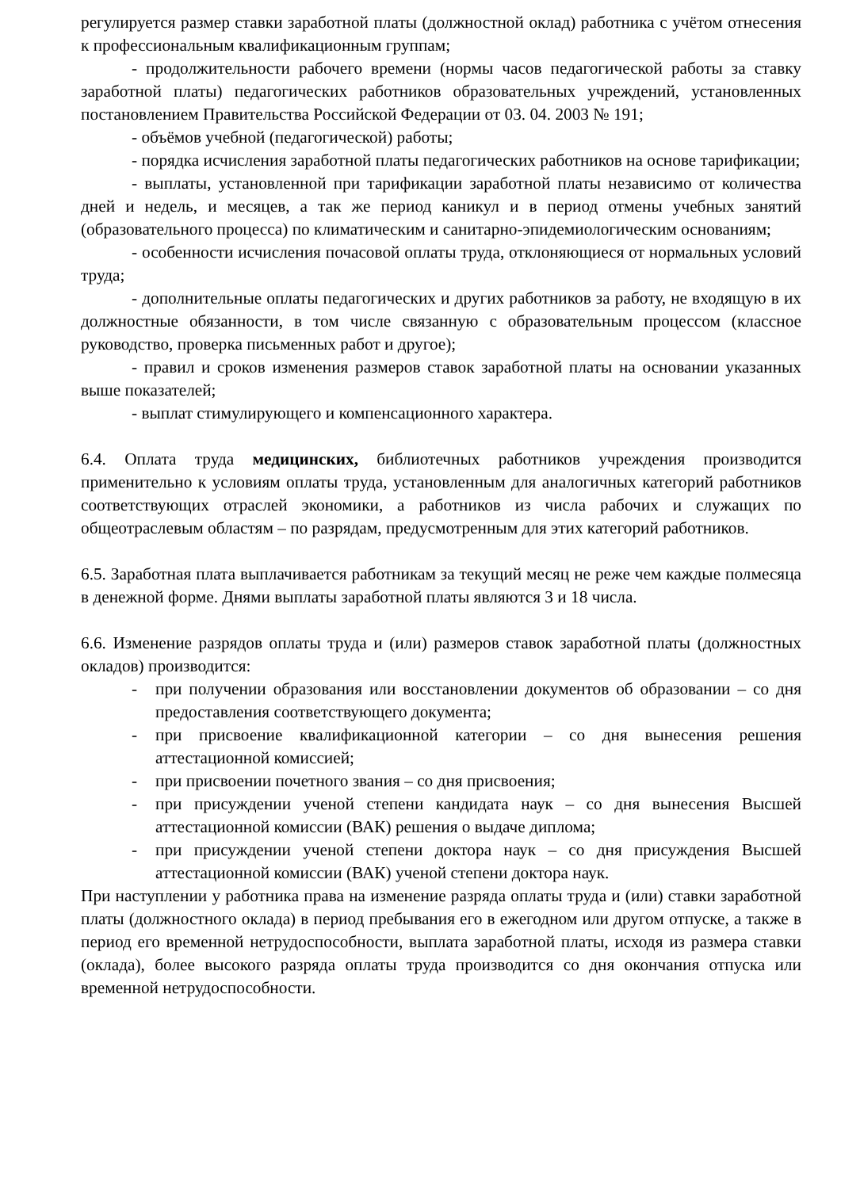регулируется размер ставки заработной платы (должностной оклад) работника с учётом отнесения к профессиональным квалификационным группам;
- продолжительности рабочего времени (нормы часов педагогической работы за ставку заработной платы) педагогических работников образовательных учреждений, установленных постановлением Правительства Российской Федерации от 03. 04. 2003 № 191;
- объёмов учебной (педагогической) работы;
- порядка исчисления заработной платы педагогических работников на основе тарификации;
- выплаты, установленной при тарификации заработной платы независимо от количества дней и недель, и месяцев, а так же период каникул и в период отмены учебных занятий (образовательного процесса) по климатическим и санитарно-эпидемиологическим основаниям;
- особенности исчисления почасовой оплаты труда, отклоняющиеся от нормальных условий труда;
- дополнительные оплаты педагогических и других работников за работу, не входящую в их должностные обязанности, в том числе связанную с образовательным процессом (классное руководство, проверка письменных работ и другое);
- правил и сроков изменения размеров ставок заработной платы на основании указанных выше показателей;
- выплат стимулирующего и компенсационного характера.
6.4. Оплата труда медицинских, библиотечных работников учреждения производится применительно к условиям оплаты труда, установленным для аналогичных категорий работников соответствующих отраслей экономики, а работников из числа рабочих и служащих по общеотраслевым областям – по разрядам, предусмотренным для этих категорий работников.
6.5. Заработная плата выплачивается работникам за текущий месяц не реже чем каждые полмесяца в денежной форме. Днями выплаты заработной платы являются 3 и 18 числа.
6.6. Изменение разрядов оплаты труда и (или) размеров ставок заработной платы (должностных окладов) производится:
- при получении образования или восстановлении документов об образовании – со дня предоставления соответствующего документа;
- при присвоение квалификационной категории – со дня вынесения решения аттестационной комиссией;
- при присвоении почетного звания – со дня присвоения;
- при присуждении ученой степени кандидата наук – со дня вынесения Высшей аттестационной комиссии (ВАК) решения о выдаче диплома;
- при присуждении ученой степени доктора наук – со дня присуждения Высшей аттестационной комиссии (ВАК) ученой степени доктора наук.
При наступлении у работника права на изменение разряда оплаты труда и (или) ставки заработной платы (должностного оклада) в период пребывания его в ежегодном или другом отпуске, а также в период его временной нетрудоспособности, выплата заработной платы, исходя из размера ставки (оклада), более высокого разряда оплаты труда производится со дня окончания отпуска или временной нетрудоспособности.